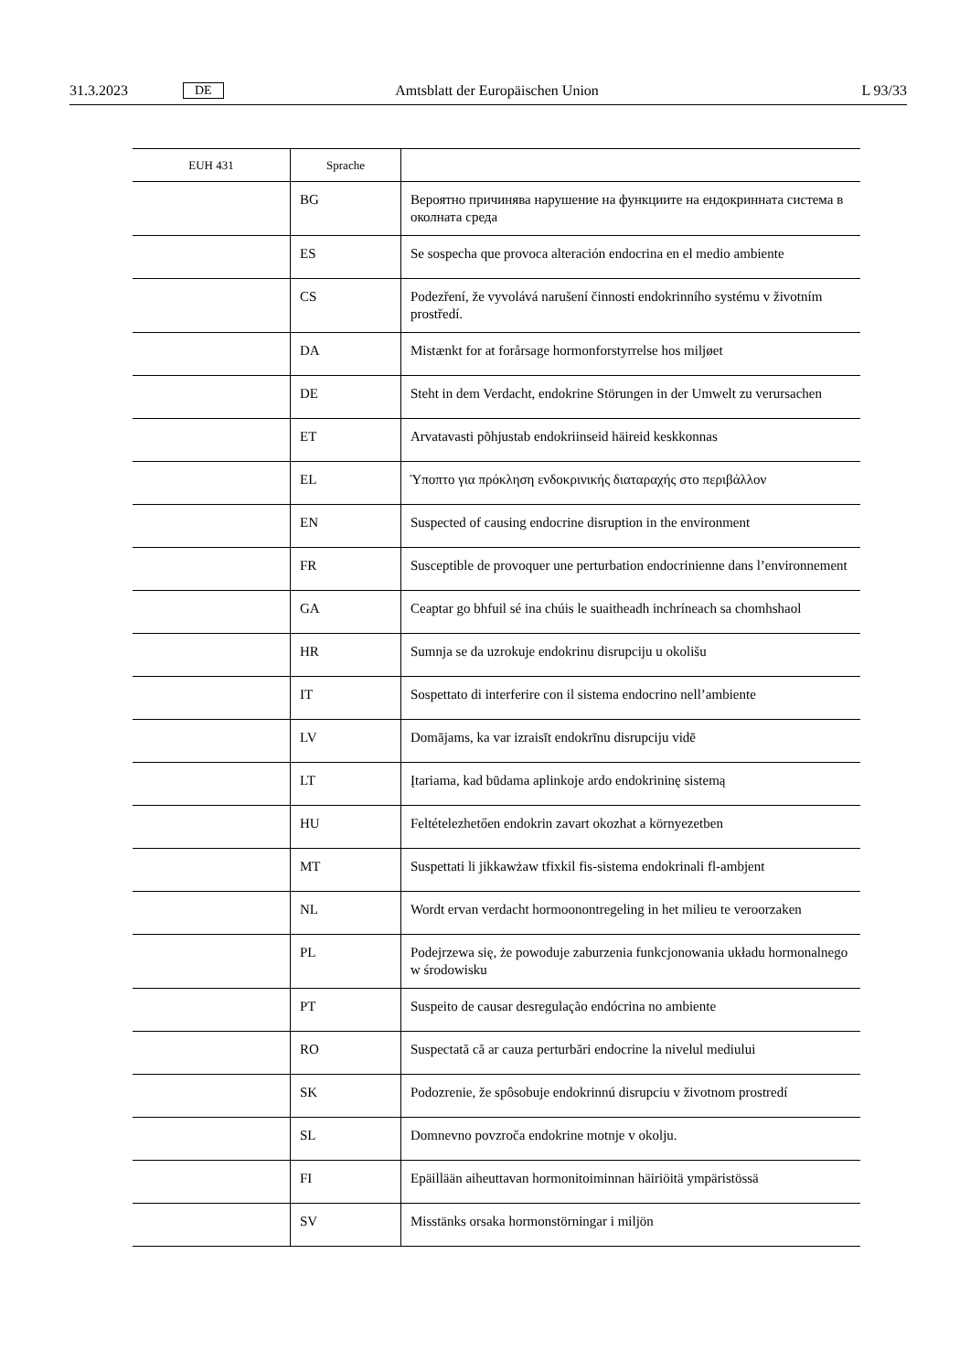31.3.2023 DE Amtsblatt der Europäischen Union L 93/33
| EUH 431 | Sprache | |
| --- | --- | --- |
| | BG | Вероятно причинява нарушение на функциите на ендокринната система в околната среда |
| | ES | Se sospecha que provoca alteración endocrina en el medio ambiente |
| | CS | Podezření, že vyvolává narušení činnosti endokrinního systému v životním prostředí. |
| | DA | Mistænkt for at forårsage hormonforstyrrelse hos miljøet |
| | DE | Steht in dem Verdacht, endokrine Störungen in der Umwelt zu verursachen |
| | ET | Arvatavasti põhjustab endokriinseid häireid keskkonnas |
| | EL | Ύποπτο για πρόκληση ενδοκρινικής διαταραχής στο περιβάλλον |
| | EN | Suspected of causing endocrine disruption in the environment |
| | FR | Susceptible de provoquer une perturbation endocrinienne dans l’environnement |
| | GA | Ceaptar go bhfuil sé ina chúis le suaitheadh inchríneach sa chomhshaol |
| | HR | Sumnja se da uzrokuje endokrinu disrupciju u okolišu |
| | IT | Sospettato di interferire con il sistema endocrino nell’ambiente |
| | LV | Domājams, ka var izraisīt endokrīnu disrupciju vidē |
| | LT | Įtariama, kad būdama aplinkoje ardo endokrininę sistemą |
| | HU | Feltételezhetően endokrin zavart okozhat a környezetben |
| | MT | Suspettati li jikkawżaw tfixkil fis-sistema endokrinali fl-ambjent |
| | NL | Wordt ervan verdacht hormoonontregeling in het milieu te veroorzaken |
| | PL | Podejrzewa się, że powoduje zaburzenia funkcjonowania układu hormonalnego w środowisku |
| | PT | Suspeito de causar desregulação endócrina no ambiente |
| | RO | Suspectată că ar cauza perturbări endocrine la nivelul mediului |
| | SK | Podozrenie, že spôsobuje endokrinnú disrupciu v životnom prostredí |
| | SL | Domnevno povzroča endokrine motnje v okolju. |
| | FI | Epäillään aiheuttavan hormonitoiminnan häiriöitä ympäristössä |
| | SV | Misstänks orsaka hormonstörningar i miljön |